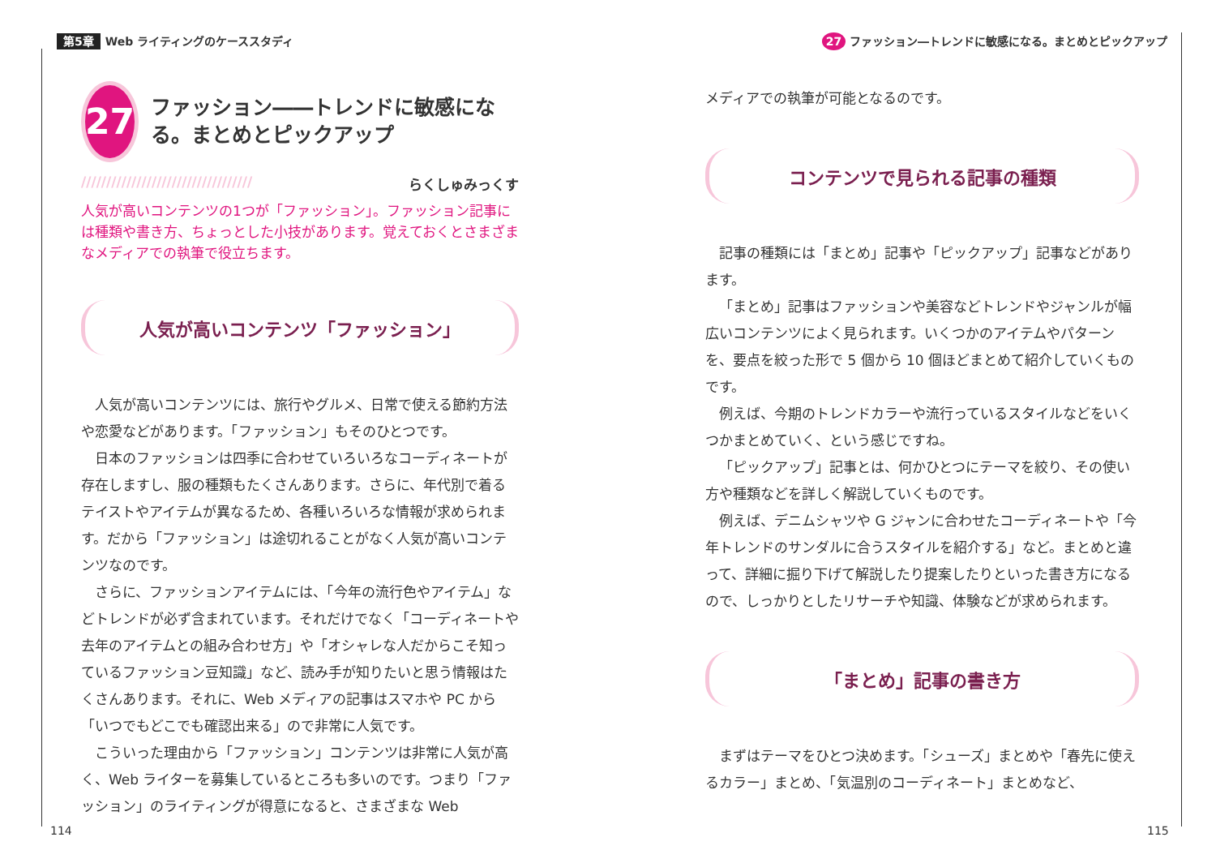第5章 Web ライティングのケーススタディ
27
ファッション――トレンドに敏感になる。まとめとピックアップ
////////////////////////////////// らくしゅみっくす
人気が高いコンテンツの1つが「ファッション」。ファッション記事には種類や書き方、ちょっとした小技があります。覚えておくとさまざまなメディアでの執筆で役立ちます。
人気が高いコンテンツ「ファッション」
人気が高いコンテンツには、旅行やグルメ、日常で使える節約方法や恋愛などがあります。「ファッション」もそのひとつです。
日本のファッションは四季に合わせていろいろなコーディネートが存在しますし、服の種類もたくさんあります。さらに、年代別で着るテイストやアイテムが異なるため、各種いろいろな情報が求められます。だから「ファッション」は途切れることがなく人気が高いコンテンツなのです。
さらに、ファッションアイテムには、「今年の流行色やアイテム」などトレンドが必ず含まれています。それだけでなく「コーディネートや去年のアイテムとの組み合わせ方」や「オシャレな人だからこそ知っているファッション豆知識」など、読み手が知りたいと思う情報はたくさんあります。それに、Web メディアの記事はスマホや PC から「いつでもどこでも確認出来る」ので非常に人気です。
こういった理由から「ファッション」コンテンツは非常に人気が高く、Web ライターを募集しているところも多いのです。つまり「ファッション」のライティングが得意になると、さまざまな Web
114
27 ファッション―トレンドに敏感になる。まとめとピックアップ
メディアでの執筆が可能となるのです。
コンテンツで見られる記事の種類
記事の種類には「まとめ」記事や「ピックアップ」記事などがあります。
「まとめ」記事はファッションや美容などトレンドやジャンルが幅広いコンテンツによく見られます。いくつかのアイテムやパターンを、要点を絞った形で 5 個から 10 個ほどまとめて紹介していくものです。
例えば、今期のトレンドカラーや流行っているスタイルなどをいくつかまとめていく、という感じですね。
「ピックアップ」記事とは、何かひとつにテーマを絞り、その使い方や種類などを詳しく解説していくものです。
例えば、デニムシャツや G ジャンに合わせたコーディネートや「今年トレンドのサンダルに合うスタイルを紹介する」など。まとめと違って、詳細に掘り下げて解説したり提案したりといった書き方になるので、しっかりとしたリサーチや知識、体験などが求められます。
「まとめ」記事の書き方
まずはテーマをひとつ決めます。「シューズ」まとめや「春先に使えるカラー」まとめ、「気温別のコーディネート」まとめなど、
115